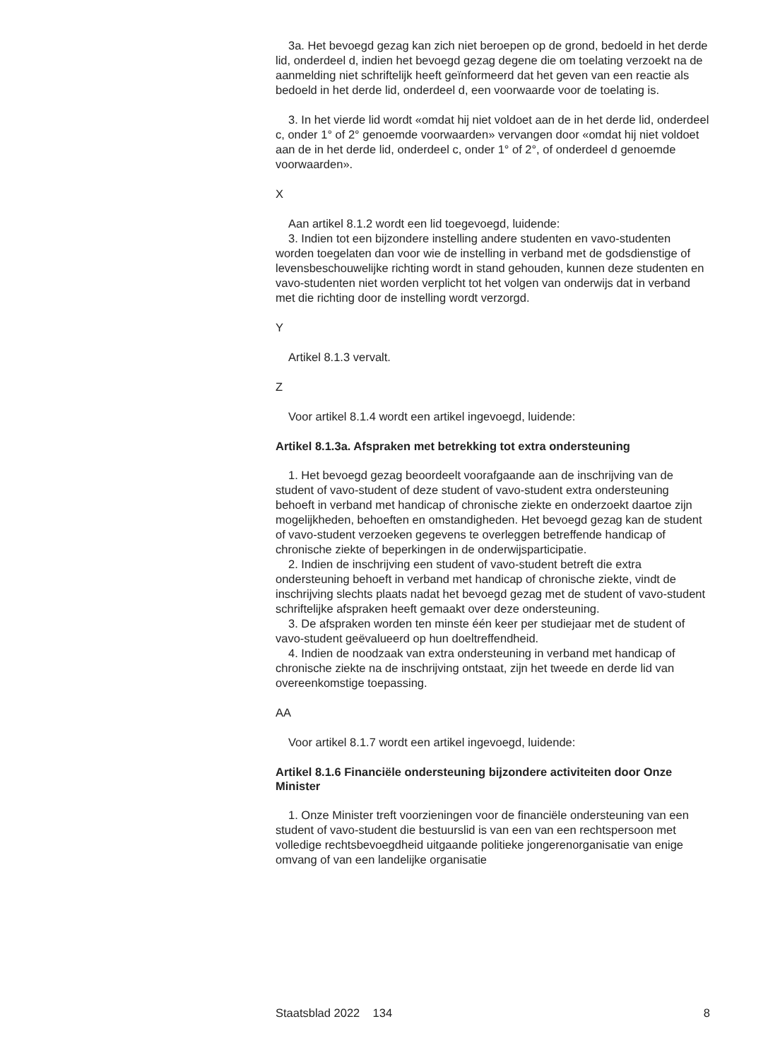3a. Het bevoegd gezag kan zich niet beroepen op de grond, bedoeld in het derde lid, onderdeel d, indien het bevoegd gezag degene die om toelating verzoekt na de aanmelding niet schriftelijk heeft geïnformeerd dat het geven van een reactie als bedoeld in het derde lid, onderdeel d, een voorwaarde voor de toelating is.
3. In het vierde lid wordt «omdat hij niet voldoet aan de in het derde lid, onderdeel c, onder 1° of 2° genoemde voorwaarden» vervangen door «omdat hij niet voldoet aan de in het derde lid, onderdeel c, onder 1° of 2°, of onderdeel d genoemde voorwaarden».
X
Aan artikel 8.1.2 wordt een lid toegevoegd, luidende:
3. Indien tot een bijzondere instelling andere studenten en vavo-studenten worden toegelaten dan voor wie de instelling in verband met de godsdienstige of levensbeschouwelijke richting wordt in stand gehouden, kunnen deze studenten en vavo-studenten niet worden verplicht tot het volgen van onderwijs dat in verband met die richting door de instelling wordt verzorgd.
Y
Artikel 8.1.3 vervalt.
Z
Voor artikel 8.1.4 wordt een artikel ingevoegd, luidende:
Artikel 8.1.3a. Afspraken met betrekking tot extra ondersteuning
1. Het bevoegd gezag beoordeelt voorafgaande aan de inschrijving van de student of vavo-student of deze student of vavo-student extra ondersteuning behoeft in verband met handicap of chronische ziekte en onderzoekt daartoe zijn mogelijkheden, behoeften en omstandigheden. Het bevoegd gezag kan de student of vavo-student verzoeken gegevens te overleggen betreffende handicap of chronische ziekte of beperkingen in de onderwijsparticipatie.
2. Indien de inschrijving een student of vavo-student betreft die extra ondersteuning behoeft in verband met handicap of chronische ziekte, vindt de inschrijving slechts plaats nadat het bevoegd gezag met de student of vavo-student schriftelijke afspraken heeft gemaakt over deze ondersteuning.
3. De afspraken worden ten minste één keer per studiejaar met de student of vavo-student geëvalueerd op hun doeltreffendheid.
4. Indien de noodzaak van extra ondersteuning in verband met handicap of chronische ziekte na de inschrijving ontstaat, zijn het tweede en derde lid van overeenkomstige toepassing.
AA
Voor artikel 8.1.7 wordt een artikel ingevoegd, luidende:
Artikel 8.1.6 Financiële ondersteuning bijzondere activiteiten door Onze Minister
1. Onze Minister treft voorzieningen voor de financiële ondersteuning van een student of vavo-student die bestuurslid is van een van een rechtspersoon met volledige rechtsbevoegdheid uitgaande politieke jongerenorganisatie van enige omvang of van een landelijke organisatie
Staatsblad 2022 134 8